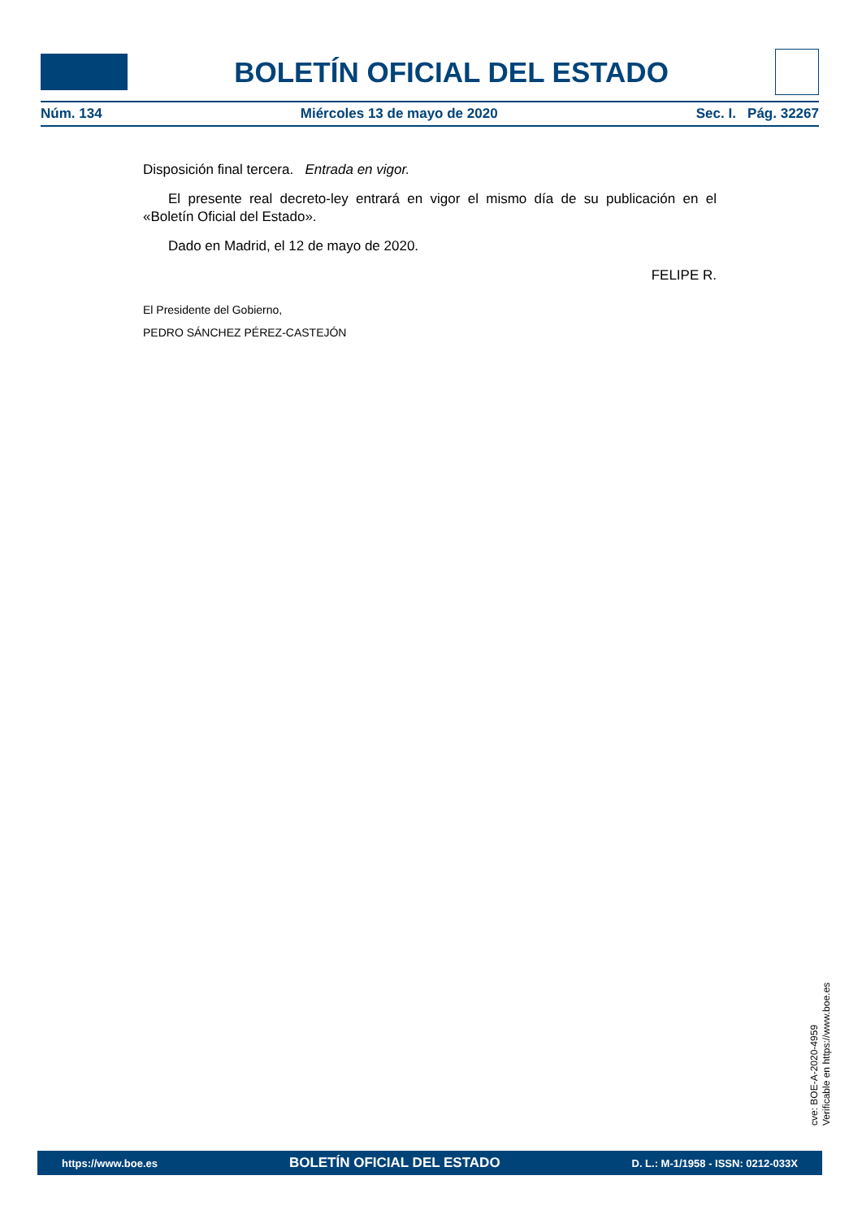BOLETÍN OFICIAL DEL ESTADO
Núm. 134 Miércoles 13 de mayo de 2020 Sec. I. Pág. 32267
Disposición final tercera. Entrada en vigor.
El presente real decreto-ley entrará en vigor el mismo día de su publicación en el «Boletín Oficial del Estado».
Dado en Madrid, el 12 de mayo de 2020.
FELIPE R.
El Presidente del Gobierno,
PEDRO SÁNCHEZ PÉREZ-CASTEJÓN
cve: BOE-A-2020-4959
Verificable en https://www.boe.es
https://www.boe.es BOLETÍN OFICIAL DEL ESTADO D. L.: M-1/1958 - ISSN: 0212-033X